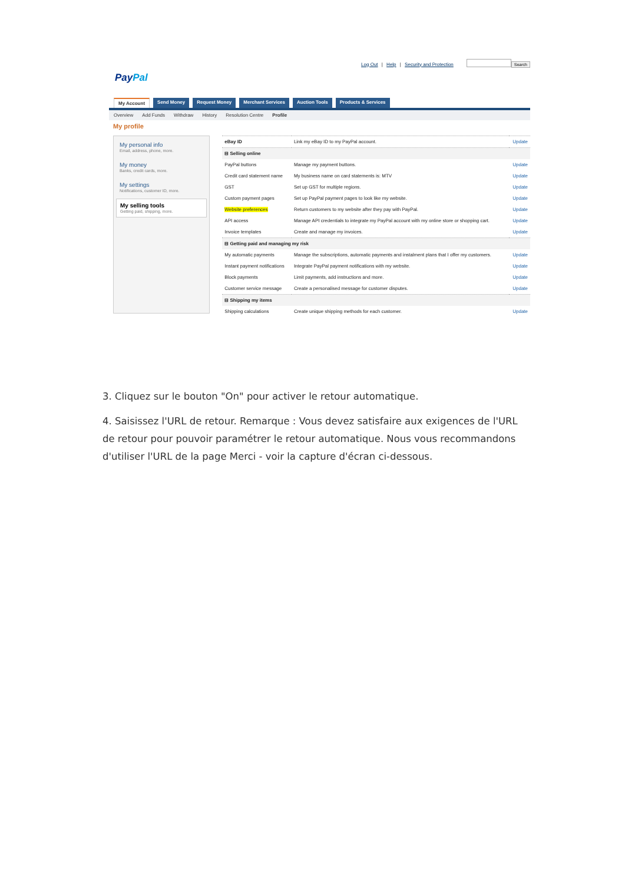Log Out | Help | Security and Protection Search
PayPal
My Account Send Money Request Money Merchant Services Auction Tools Products & Services
Overview Add Funds Withdraw History Resolution Centre Profile
My profile
My personal info
Email, address, phone, more.
My money
Banks, credit cards, more.
My settings
Notifications, customer ID, more.
My selling tools
Getting paid, shipping, more.
| eBay ID | Link my eBay ID to my PayPal account. | Update |
| ⊟ Selling online | | |
| PayPal buttons | Manage my payment buttons. | Update |
| Credit card statement name | My business name on card statements is: MTV | Update |
| GST | Set up GST for multiple regions. | Update |
| Custom payment pages | Set up PayPal payment pages to look like my website. | Update |
| Website preferences | Return customers to my website after they pay with PayPal. | Update |
| API access | Manage API credentials to integrate my PayPal account with my online store or shopping cart. | Update |
| Invoice templates | Create and manage my invoices. | Update |
| ⊟ Getting paid and managing my risk | | |
| My automatic payments | Manage the subscriptions, automatic payments and instalment plans that I offer my customers. | Update |
| Instant payment notifications | Integrate PayPal payment notifications with my website. | Update |
| Block payments | Limit payments, add instructions and more. | Update |
| Customer service message | Create a personalised message for customer disputes. | Update |
| ⊟ Shipping my items | | |
| Shipping calculations | Create unique shipping methods for each customer. | Update |
3. Cliquez sur le bouton "On" pour activer le retour automatique.
4. Saisissez l'URL de retour. Remarque : Vous devez satisfaire aux exigences de l'URL de retour pour pouvoir paramétrer le retour automatique. Nous vous recommandons d'utiliser l'URL de la page Merci - voir la capture d'écran ci-dessous.